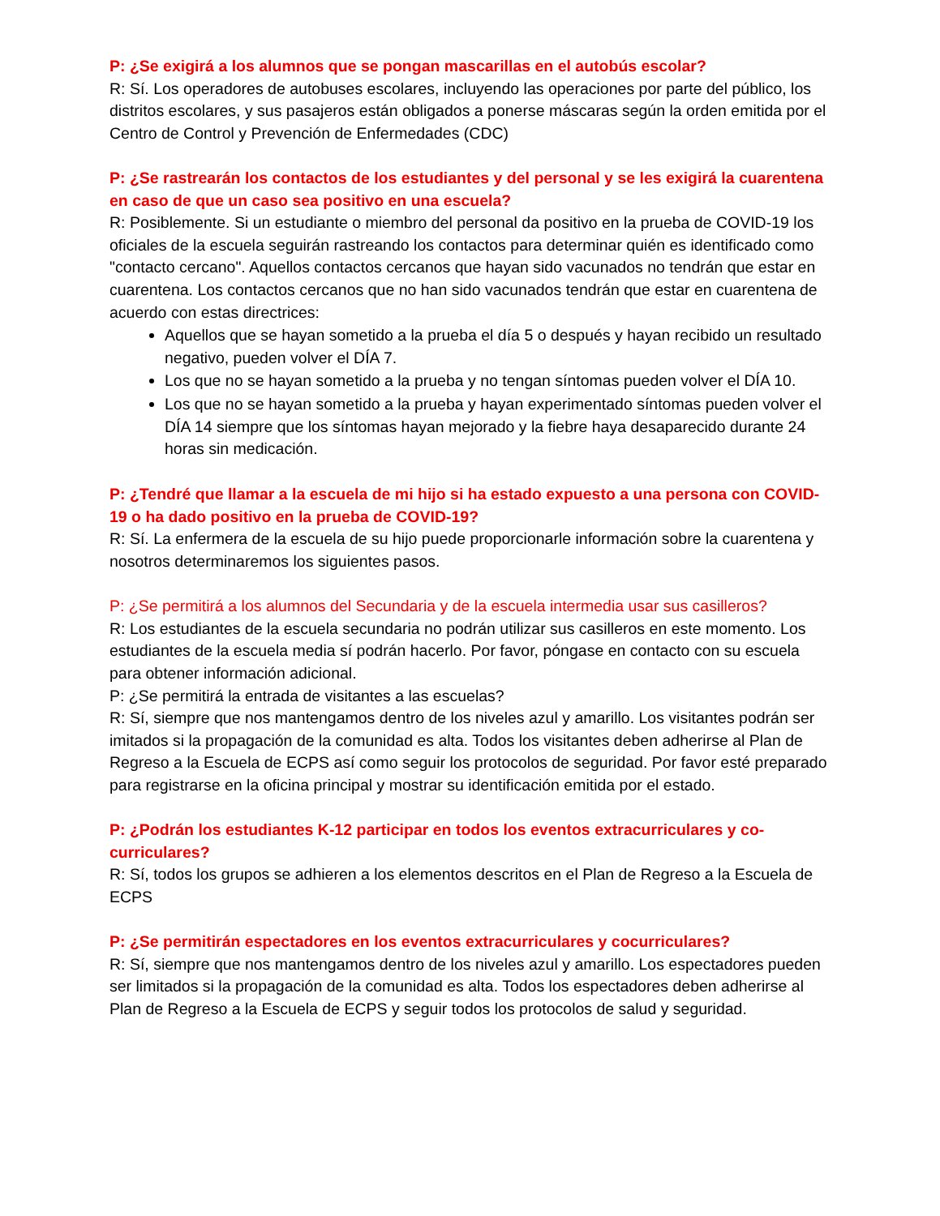P: ¿Se exigirá a los alumnos que se pongan mascarillas en el autobús escolar?
R: Sí. Los operadores de autobuses escolares, incluyendo las operaciones por parte del público, los distritos escolares, y sus pasajeros están obligados a ponerse máscaras según la orden emitida por el Centro de Control y Prevención de Enfermedades (CDC)
P: ¿Se rastrearán los contactos de los estudiantes y del personal y se les exigirá la cuarentena en caso de que un caso sea positivo en una escuela?
R: Posiblemente. Si un estudiante o miembro del personal da positivo en la prueba de COVID-19 los oficiales de la escuela seguirán rastreando los contactos para determinar quién es identificado como "contacto cercano". Aquellos contactos cercanos que hayan sido vacunados no tendrán que estar en cuarentena. Los contactos cercanos que no han sido vacunados tendrán que estar en cuarentena de acuerdo con estas directrices:
Aquellos que se hayan sometido a la prueba el día 5 o después y hayan recibido un resultado negativo, pueden volver el DÍA 7.
Los que no se hayan sometido a la prueba y no tengan síntomas pueden volver el DÍA 10.
Los que no se hayan sometido a la prueba y hayan experimentado síntomas pueden volver el DÍA 14 siempre que los síntomas hayan mejorado y la fiebre haya desaparecido durante 24 horas sin medicación.
P: ¿Tendré que llamar a la escuela de mi hijo si ha estado expuesto a una persona con COVID-19 o ha dado positivo en la prueba de COVID-19?
R: Sí. La enfermera de la escuela de su hijo puede proporcionarle información sobre la cuarentena y nosotros determinaremos los siguientes pasos.
P: ¿Se permitirá a los alumnos del Secundaria y de la escuela intermedia usar sus casilleros?
R: Los estudiantes de la escuela secundaria no podrán utilizar sus casilleros en este momento. Los estudiantes de la escuela media sí podrán hacerlo. Por favor, póngase en contacto con su escuela para obtener información adicional.
P: ¿Se permitirá la entrada de visitantes a las escuelas?
R: Sí, siempre que nos mantengamos dentro de los niveles azul y amarillo. Los visitantes podrán ser imitados si la propagación de la comunidad es alta. Todos los visitantes deben adherirse al Plan de Regreso a la Escuela de ECPS así como seguir los protocolos de seguridad. Por favor esté preparado para registrarse en la oficina principal y mostrar su identificación emitida por el estado.
P: ¿Podrán los estudiantes K-12 participar en todos los eventos extracurriculares y co-curriculares?
R: Sí, todos los grupos se adhieren a los elementos descritos en el Plan de Regreso a la Escuela de ECPS
P: ¿Se permitirán espectadores en los eventos extracurriculares y cocurriculares?
R: Sí, siempre que nos mantengamos dentro de los niveles azul y amarillo. Los espectadores pueden ser limitados si la propagación de la comunidad es alta. Todos los espectadores deben adherirse al Plan de Regreso a la Escuela de ECPS y seguir todos los protocolos de salud y seguridad.